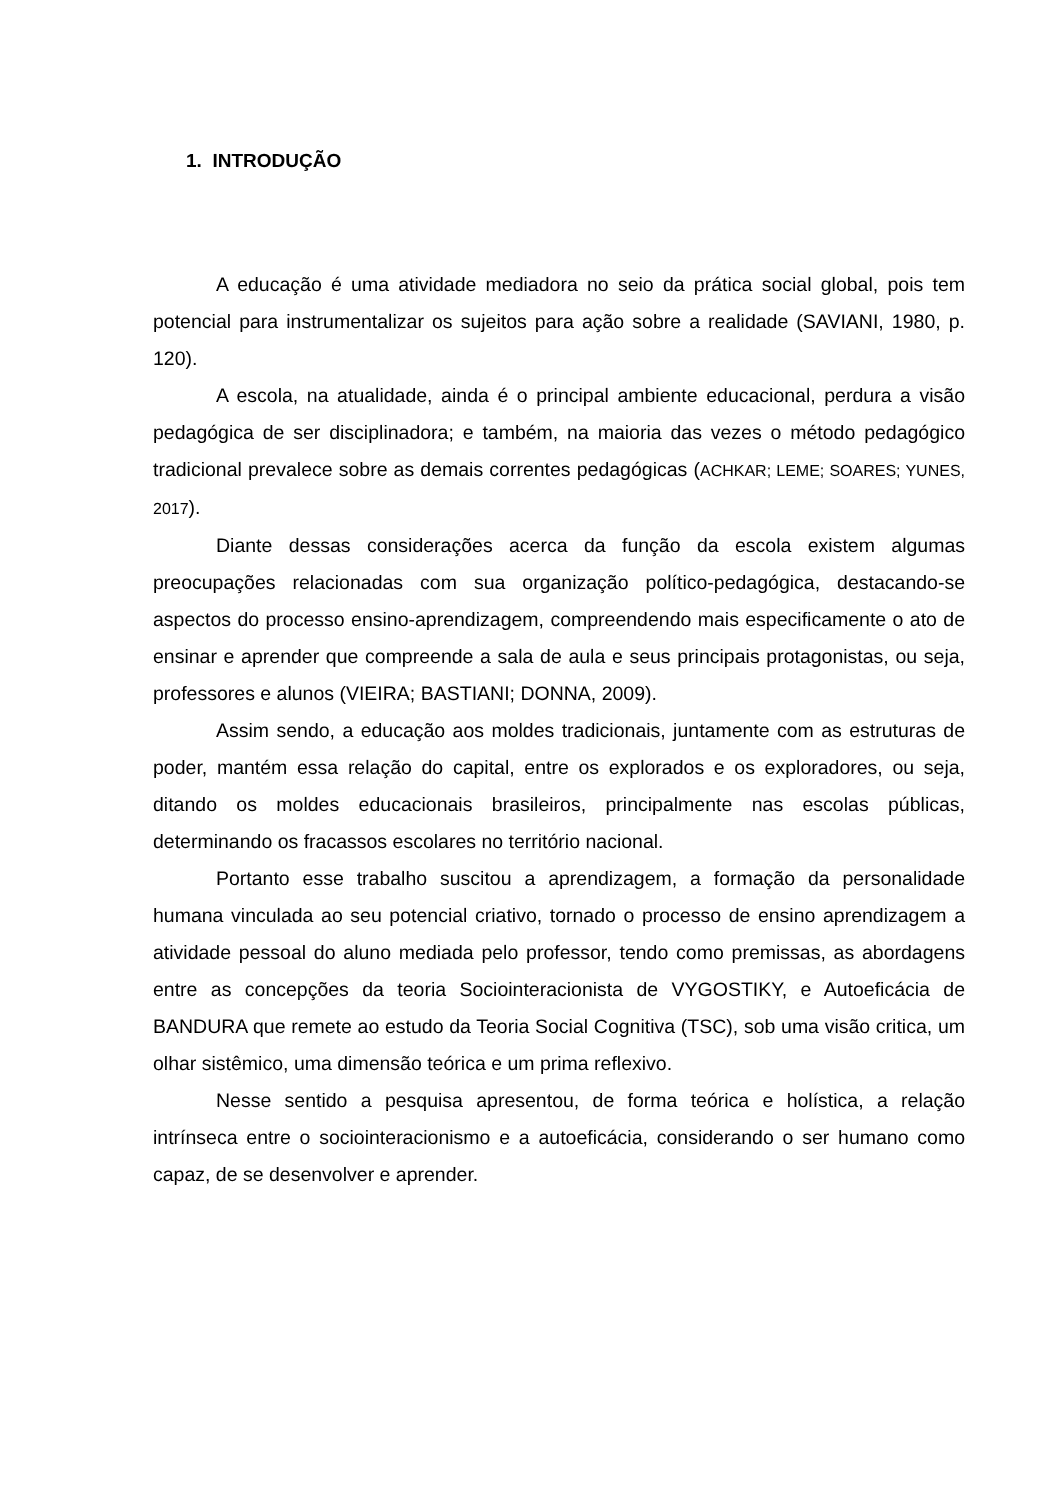1. INTRODUÇÃO
A educação é uma atividade mediadora no seio da prática social global, pois tem potencial para instrumentalizar os sujeitos para ação sobre a realidade (SAVIANI, 1980, p. 120).
A escola, na atualidade, ainda é o principal ambiente educacional, perdura a visão pedagógica de ser disciplinadora; e também, na maioria das vezes o método pedagógico tradicional prevalece sobre as demais correntes pedagógicas (ACHKAR; LEME; SOARES; YUNES, 2017).
Diante dessas considerações acerca da função da escola existem algumas preocupações relacionadas com sua organização político-pedagógica, destacando-se aspectos do processo ensino-aprendizagem, compreendendo mais especificamente o ato de ensinar e aprender que compreende a sala de aula e seus principais protagonistas, ou seja, professores e alunos (VIEIRA; BASTIANI; DONNA, 2009).
Assim sendo, a educação aos moldes tradicionais, juntamente com as estruturas de poder, mantém essa relação do capital, entre os explorados e os exploradores, ou seja, ditando os moldes educacionais brasileiros, principalmente nas escolas públicas, determinando os fracassos escolares no território nacional.
Portanto esse trabalho suscitou a aprendizagem, a formação da personalidade humana vinculada ao seu potencial criativo, tornado o processo de ensino aprendizagem a atividade pessoal do aluno mediada pelo professor, tendo como premissas, as abordagens entre as concepções da teoria Sociointeracionista de VYGOSTIKY, e Autoeficácia de BANDURA que remete ao estudo da Teoria Social Cognitiva (TSC), sob uma visão critica, um olhar sistêmico, uma dimensão teórica e um prima reflexivo.
Nesse sentido a pesquisa apresentou, de forma teórica e holística, a relação intrínseca entre o sociointeracionismo e a autoeficácia, considerando o ser humano como capaz, de se desenvolver e aprender.